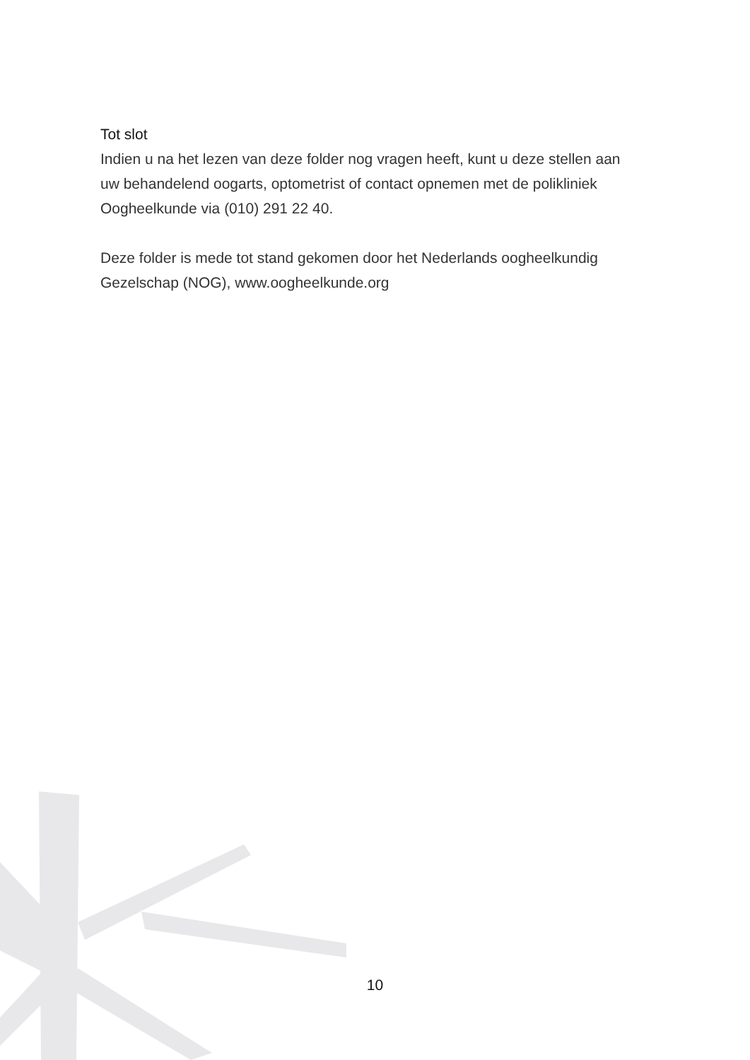Tot slot
Indien u na het lezen van deze folder nog vragen heeft, kunt u deze stellen aan uw behandelend oogarts, optometrist of contact opnemen met de polikliniek Oogheelkunde via (010) 291 22 40.
Deze folder is mede tot stand gekomen door het Nederlands oogheelkundig Gezelschap (NOG), www.oogheelkunde.org
10